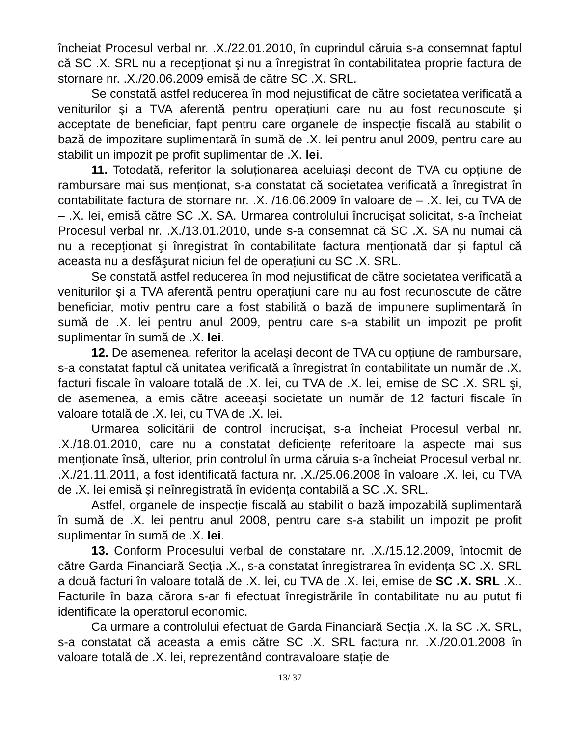încheiat Procesul verbal nr. .X./22.01.2010, în cuprindul căruia s-a consemnat faptul că SC .X. SRL nu a recepționat şi nu a înregistrat în contabilitatea proprie factura de stornare nr. .X./20.06.2009 emisă de către SC .X. SRL.
Se constată astfel reducerea în mod nejustificat de către societatea verificată a veniturilor şi a TVA aferentă pentru operațiuni care nu au fost recunoscute şi acceptate de beneficiar, fapt pentru care organele de inspecție fiscală au stabilit o bază de impozitare suplimentară în sumă de .X. lei pentru anul 2009, pentru care au stabilit un impozit pe profit suplimentar de .X. lei.
11. Totodată, referitor la soluționarea aceluiaşi decont de TVA cu opțiune de rambursare mai sus menționat, s-a constatat că societatea verificată a înregistrat în contabilitate factura de stornare nr. .X. /16.06.2009 în valoare de – .X. lei, cu TVA de – .X. lei, emisă către SC .X. SA. Urmarea controlului încrucişat solicitat, s-a încheiat Procesul verbal nr. .X./13.01.2010, unde s-a consemnat că SC .X. SA nu numai că nu a recepționat şi înregistrat în contabilitate factura menționată dar şi faptul că aceasta nu a desfăşurat niciun fel de operațiuni cu SC .X. SRL.
Se constată astfel reducerea în mod nejustificat de către societatea verificată a veniturilor şi a TVA aferentă pentru operațiuni care nu au fost recunoscute de către beneficiar, motiv pentru care a fost stabilită o bază de impunere suplimentară în sumă de .X. lei pentru anul 2009, pentru care s-a stabilit un impozit pe profit suplimentar în sumă de .X. lei.
12. De asemenea, referitor la acelaşi decont de TVA cu opțiune de rambursare, s-a constatat faptul că unitatea verificată a înregistrat în contabilitate un număr de .X. facturi fiscale în valoare totală de .X. lei, cu TVA de .X. lei, emise de SC .X. SRL şi, de asemenea, a emis către aceeaşi societate un număr de 12 facturi fiscale în valoare totală de .X. lei, cu TVA de .X. lei.
Urmarea solicitării de control încrucişat, s-a încheiat Procesul verbal nr. .X./18.01.2010, care nu a constatat deficiențe referitoare la aspecte mai sus menționate însă, ulterior, prin controlul în urma căruia s-a încheiat Procesul verbal nr. .X./21.11.2011, a fost identificată factura nr. .X./25.06.2008 în valoare .X. lei, cu TVA de .X. lei emisă şi neînregistrată în evidența contabilă a SC .X. SRL.
Astfel, organele de inspecție fiscală au stabilit o bază impozabilă suplimentară în sumă de .X. lei pentru anul 2008, pentru care s-a stabilit un impozit pe profit suplimentar în sumă de .X. lei.
13. Conform Procesului verbal de constatare nr. .X./15.12.2009, întocmit de către Garda Financiară Secția .X., s-a constatat înregistrarea în evidența SC .X. SRL a două facturi în valoare totală de .X. lei, cu TVA de .X. lei, emise de SC .X. SRL .X.. Facturile în baza cărora s-ar fi efectuat înregistrările în contabilitate nu au putut fi identificate la operatorul economic.
Ca urmare a controlului efectuat de Garda Financiară Secția .X. la SC .X. SRL, s-a constatat că aceasta a emis către SC .X. SRL factura nr. .X./20.01.2008 în valoare totală de .X. lei, reprezentând contravaloare stație de
13/ 37